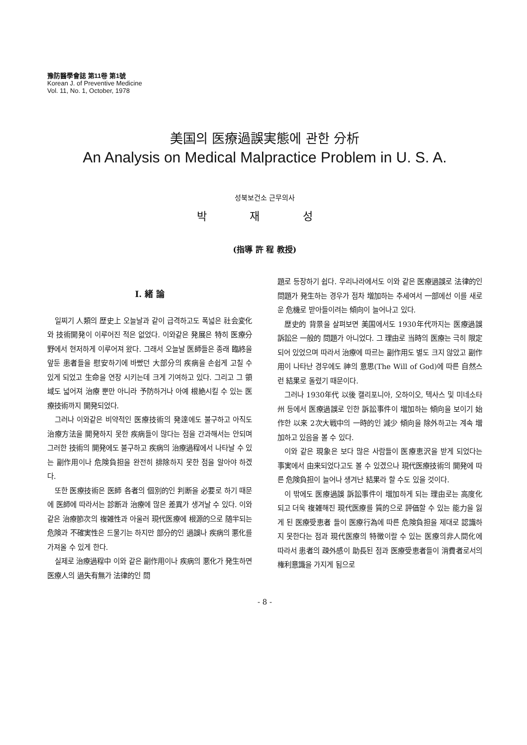豫防醫學會誌 第11卷 第1號
Korean J. of Preventive Medicine
Vol. 11, No. 1, October, 1978
美国의 医療過誤実態에 관한 分析
An Analysis on Medical Malpractice Problem in U. S. A.
성북보건소 근무의사
박 재 성
(指導 許 程 教授)
I. 緒 論
일찌기 人類의 歴史上 오늘날과 같이 급격하고도 폭넓은 社会変化와 技術開発이 이루어진 적은 없었다. 이와같은 発展은 特히 医療分野에서 현저하게 이루어져 왔다. 그래서 오늘날 医師들은 종래 臨終을 앞둔 患者들을 慰安하기에 바빴던 大部分의 疾病을 손쉽게 고칠 수 있게 되었고 生命을 연장 시키는데 크게 기여하고 있다. 그리고 그 領域도 넓어져 治療 뿐만 아니라 予防하거나 아예 根絶시킬 수 있는 医療技術까지 開発되었다.
그러나 이와같은 비약적인 医療技術의 発達에도 불구하고 아직도 治療方法을 開発하지 못한 疾病들이 많다는 점을 간과해서는 안되며 그러한 技術의 開発에도 불구하고 疾病의 治療過程에서 나타날 수 있는 副作用이나 危険負担을 완전히 排除하지 못한 점을 알아야 하겠다.
또한 医療技術은 医師 各者의 個別的인 判断을 必要로 하기 때문에 医師에 따라서는 診断과 治療에 많은 差異가 생겨날 수 있다. 이와같은 治療節次의 複雑性과 아울러 現代医療에 根源的으로 随半되는 危険과 不確実性은 드물기는 하지만 部分的인 過誤나 疾病의 悪化를 가져올 수 있게 한다.
실제로 治療過程中 이와 같은 副作用이나 疾病의 悪化가 発生하면 医療人의 過失有無가 法律的인 問
題로 등장하기 쉽다. 우리나라에서도 이와 같은 医療過誤로 法律的인 問題가 発生하는 경우가 점차 増加하는 추세여서 一部에선 이를 새로운 危機로 받아들이려는 傾向이 늘어나고 있다.
歴史的 背景을 살펴보면 美国에서도 1930年代까지는 医療過誤訴訟은 一般的 問題가 아니었다. 그 理由로 当時의 医療는 극히 限定되어 있었으며 따라서 治療에 따르는 副作用도 별도 크지 않았고 副作用이 나타난 경우에도 神의 意思(The Will of God)에 따른 自然스런 結果로 돌렸기 때문이다.
그러나 1930年代 以後 캘리포니아, 오하이오, 텍사스 및 미네소타州 등에서 医療過誤로 인한 訴訟事件이 増加하는 傾向을 보이기 始作한 以来 2次大戦中의 一時的인 減少 傾向을 除外하고는 계속 増加하고 있음을 볼 수 있다.
이와 같은 現象은 보다 많은 사람들이 医療恵沢을 받게 되었다는 事実에서 由来되었다고도 볼 수 있겠으나 現代医療技術의 開発에 따른 危険負担이 늘어나 생겨난 結果라 할 수도 있을 것이다.
이 밖에도 医療過誤 訴訟事件이 増加하게 되는 理由로는 高度化되고 더욱 複雑해진 現代医療를 質的으로 評価할 수 있는 能力을 잃게 된 医療受恵者 들이 医療行為에 따른 危険負担을 제대로 認識하지 못한다는 점과 現代医療의 特徴이랄 수 있는 医療의非人間化에 따라서 患者의 疎外感이 助長된 점과 医療受恵者들이 消費者로서의 権利意識을 가지게 됨으로
- 8 -